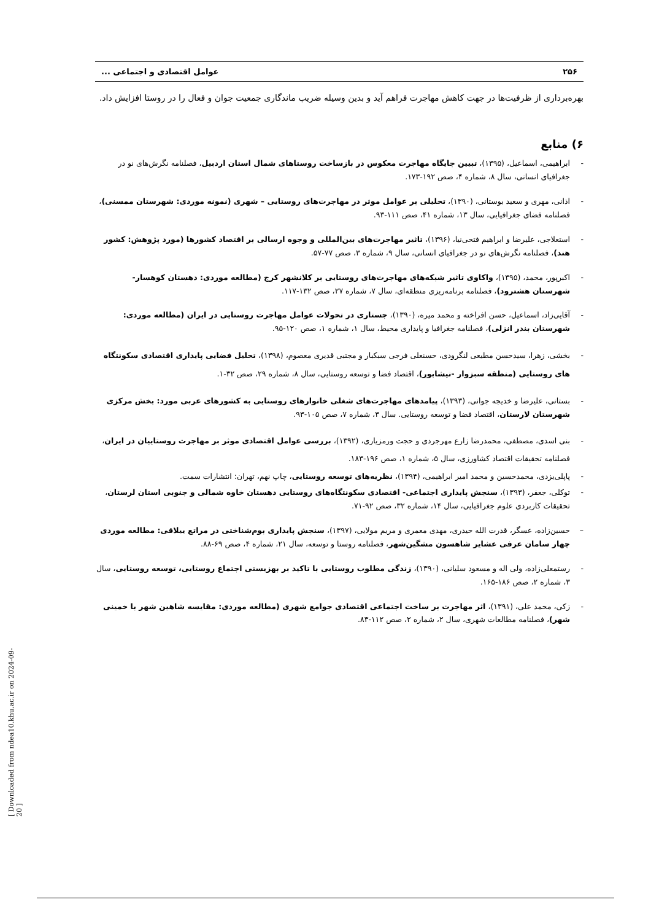۲۵۶ عوامل اقتصادی و اجتماعی ...
بهره‌برداری از ظرفیت‌ها در جهت کاهش مهاجرت فراهم آید و بدین وسیله ضریب ماندگاری جمعیت جوان و فعال را در روستا افزایش داد.
۶) منابع
- ابراهیمی، اسماعیل، (۱۳۹۵)، تبیین جایگاه مهاجرت معکوس در بازساخت روستاهای شمال استان اردبیل، فصلنامه نگرش‌های نو در جغرافیای انسانی، سال ۸، شماره ۴، صص ۱۹۲-۱۷۳.
- اذانی، مهری و سعید بوستانی، (۱۳۹۰)، تحلیلی بر عوامل موثر در مهاجرت‌های روستایی – شهری (نمونه موردی: شهرستان ممسنی)، فصلنامه فضای جغرافیایی، سال ۱۳، شماره ۴۱، صص ۱۱۱-۹۳.
- استعلاجی، علیرضا و ابراهیم فتحی‌نیا، (۱۳۹۶)، تاثیر مهاجرت‌های بین‌المللی و وجوه ارسالی بر اقتصاد کشورها (مورد پژوهش: کشور هند)، فصلنامه نگرش‌های نو در جغرافیای انسانی، سال ۹، شماره ۳، صص ۷۷-۵۷.
- اکبرپور، محمد، (۱۳۹۵)، واکاوی تاثیر شبکه‌های مهاجرت‌های روستایی بر کلانشهر کرج (مطالعه موردی: دهستان کوهسار-شهرستان هشترود)، فصلنامه برنامه‌ریزی منطقه‌ای، سال ۷، شماره ۲۷، صص ۱۳۲-۱۱۷.
- آقایی‌زاد، اسماعیل، حسن افراخته و محمد میره، (۱۳۹۰)، جستاری در تحولات عوامل مهاجرت روستایی در ایران (مطالعه موردی: شهرستان بندر انزلی)، فصلنامه جغرافیا و پایداری محیط، سال ۱، شماره ۱، صص ۱۲۰-۹۵.
- بخشی، زهرا، سیدحسن مطیعی لنگرودی، حسنعلی فرجی سبکبار و مجتبی قدیری معصوم، (۱۳۹۸)، تحلیل فضایی پایداری اقتصادی سکونتگاه های روستایی (منطقه سبزوار -نیشابور)، اقتصاد فضا و توسعه روستایی، سال ۸، شماره ۲۹، صص ۳۲-۱.
- بستانی، علیرضا و خدیجه جوانی، (۱۳۹۳)، پیامدهای مهاجرت‌های شغلی خانوارهای روستایی به کشورهای عربی مورد: بخش مرکزی شهرستان لارستان، اقتصاد فضا و توسعه روستایی. سال ۳، شماره ۷، صص ۱۰۵-۹۳.
- بنی اسدی، مصطفی، محمدرضا زارع مهرجردی و حجت ورمزیاری، (۱۳۹۲)، بررسی عوامل اقتصادی موثر بر مهاجرت روستاییان در ایران، فصلنامه تحقیقات اقتصاد کشاورزی، سال ۵، شماره ۱، صص ۱۹۶-۱۸۳.
- پاپلی‌یزدی، محمدحسین و محمد امیر ابراهیمی، (۱۳۹۴)، نظریه‌های توسعه روستایی، چاپ نهم، تهران: انتشارات سمت.
- توکلی، جعفر، (۱۳۹۳)، سنجش پایداری اجتماعی- اقتصادی سکونتگاه‌های روستایی دهستان خاوه شمالی و جنوبی استان لرستان، تحقیقات کاربردی علوم جغرافیایی، سال ۱۴، شماره ۳۲، صص ۹۲-۷۱.
– حسین‌زاده، عسگر، قدرت الله حیدری، مهدی معمری و مریم مولایی، (۱۳۹۷)، سنجش پایداری بوم‌شناختی در مراتع ییلاقی: مطالعه موردی چهار سامان عرفی عشایر شاهسون مشگین‌شهر، فصلنامه روستا و توسعه، سال ۲۱، شماره ۴، صص ۶۹-۸۸.
- رستمعلی‌زاده، ولی اله و مسعود سلیانی، (۱۳۹۰)، زندگی مطلوب روستایی با تاکید بر بهزیستی اجتماع روستایی، توسعه روستایی، سال ۳، شماره ۲، صص ۱۸۶-۱۶۵.
- زکی، محمد علی، (۱۳۹۱)، اثر مهاجرت بر ساخت اجتماعی اقتصادی جوامع شهری (مطالعه موردی: مقایسه شاهین شهر با خمینی شهر)، فصلنامه مطالعات شهری، سال ۲، شماره ۲، صص ۱۱۲-۸۳.
[ Downloaded from ndea10.khu.ac.ir on 2024-09-20 ]